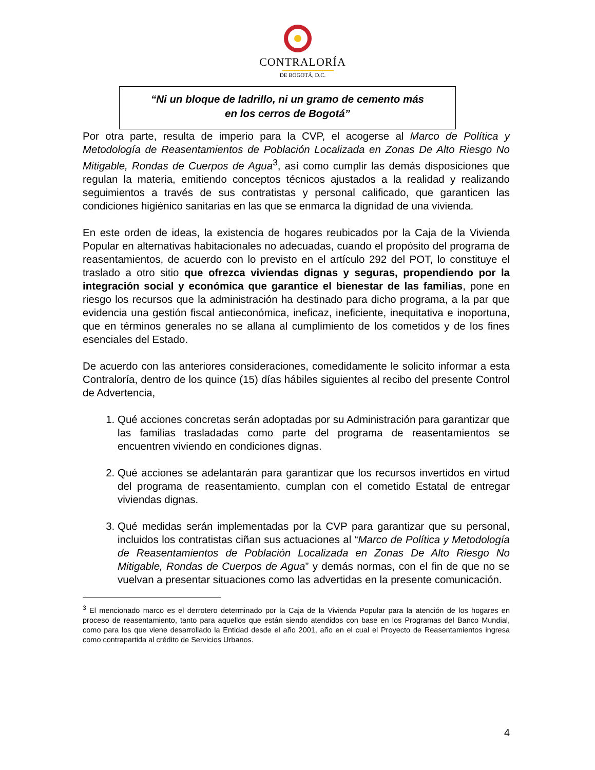CONTRALORÍA
DE BOGOTÁ, D.C.
“Ni un bloque de ladrillo, ni un gramo de cemento más
en los cerros de Bogotá”
Por otra parte, resulta de imperio para la CVP, el acogerse al Marco de Política y Metodología de Reasentamientos de Población Localizada en Zonas De Alto Riesgo No Mitigable, Rondas de Cuerpos de Agua<sup>3</sup>, así como cumplir las demás disposiciones que regulan la materia, emitiendo conceptos técnicos ajustados a la realidad y realizando seguimientos a través de sus contratistas y personal calificado, que garanticen las condiciones higiénico sanitarias en las que se enmarca la dignidad de una vivienda.
En este orden de ideas, la existencia de hogares reubicados por la Caja de la Vivienda Popular en alternativas habitacionales no adecuadas, cuando el propósito del programa de reasentamientos, de acuerdo con lo previsto en el artículo 292 del POT, lo constituye el traslado a otro sitio que ofrezca viviendas dignas y seguras, propendiendo por la integración social y económica que garantice el bienestar de las familias, pone en riesgo los recursos que la administración ha destinado para dicho programa, a la par que evidencia una gestión fiscal antieconómica, ineficaz, ineficiente, inequitativa e inoportuna, que en términos generales no se allana al cumplimiento de los cometidos y de los fines esenciales del Estado.
De acuerdo con las anteriores consideraciones, comedidamente le solicito informar a esta Contraloría, dentro de los quince (15) días hábiles siguientes al recibo del presente Control de Advertencia,
1. Qué acciones concretas serán adoptadas por su Administración para garantizar que las familias trasladadas como parte del programa de reasentamientos se encuentren viviendo en condiciones dignas.
2. Qué acciones se adelantarán para garantizar que los recursos invertidos en virtud del programa de reasentamiento, cumplan con el cometido Estatal de entregar viviendas dignas.
3. Qué medidas serán implementadas por la CVP para garantizar que su personal, incluidos los contratistas ciñan sus actuaciones al “Marco de Política y Metodología de Reasentamientos de Población Localizada en Zonas De Alto Riesgo No Mitigable, Rondas de Cuerpos de Agua” y demás normas, con el fin de que no se vuelvan a presentar situaciones como las advertidas en la presente comunicación.
<sup>3</sup> El mencionado marco es el derrotero determinado por la Caja de la Vivienda Popular para la atención de los hogares en proceso de reasentamiento, tanto para aquellos que están siendo atendidos con base en los Programas del Banco Mundial, como para los que viene desarrollado la Entidad desde el año 2001, año en el cual el Proyecto de Reasentamientos ingresa como contrapartida al crédito de Servicios Urbanos.
4